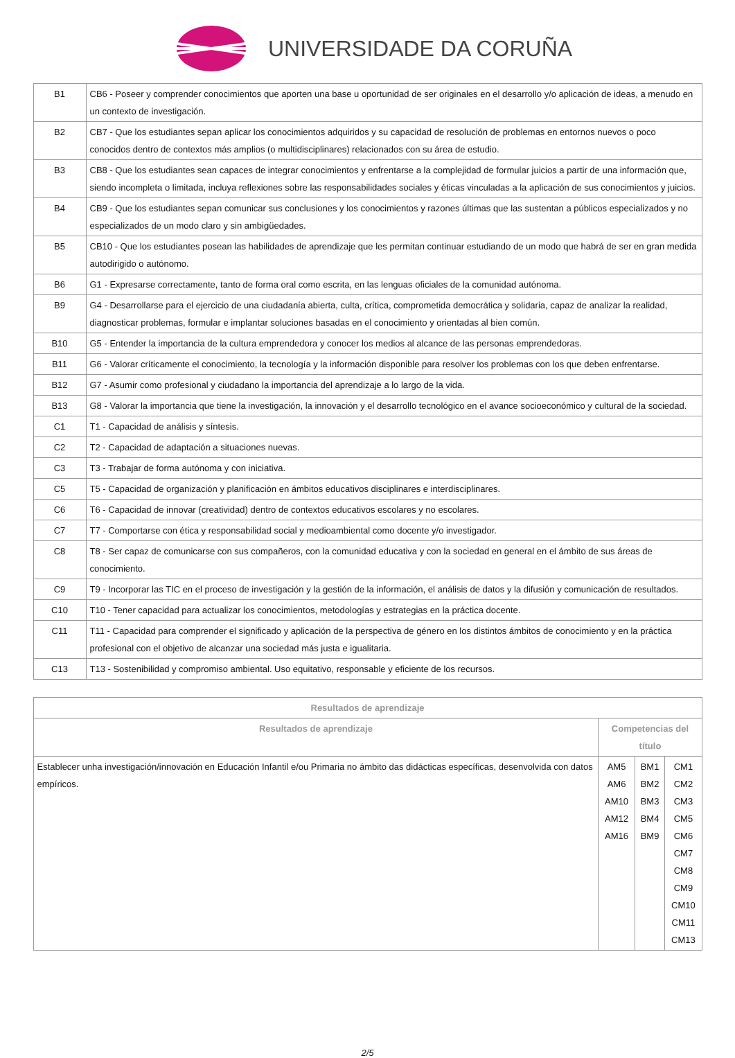UNIVERSIDADE DA CORUÑA
| B1 | CB6 - Poseer y comprender conocimientos que aporten una base u oportunidad de ser originales en el desarrollo y/o aplicación de ideas, a menudo en un contexto de investigación. |
| B2 | CB7 - Que los estudiantes sepan aplicar los conocimientos adquiridos y su capacidad de resolución de problemas en entornos nuevos o poco conocidos dentro de contextos más amplios (o multidisciplinares) relacionados con su área de estudio. |
| B3 | CB8 - Que los estudiantes sean capaces de integrar conocimientos y enfrentarse a la complejidad de formular juicios a partir de una información que, siendo incompleta o limitada, incluya reflexiones sobre las responsabilidades sociales y éticas vinculadas a la aplicación de sus conocimientos y juicios. |
| B4 | CB9 - Que los estudiantes sepan comunicar sus conclusiones y los conocimientos y razones últimas que las sustentan a públicos especializados y no especializados de un modo claro y sin ambigüedades. |
| B5 | CB10 - Que los estudiantes posean las habilidades de aprendizaje que les permitan continuar estudiando de un modo que habrá de ser en gran medida autodirigido o autónomo. |
| B6 | G1 - Expresarse correctamente, tanto de forma oral como escrita, en las lenguas oficiales de la comunidad autónoma. |
| B9 | G4 - Desarrollarse para el ejercicio de una ciudadanía abierta, culta, crítica, comprometida democrática y solidaria, capaz de analizar la realidad, diagnosticar problemas, formular e implantar soluciones basadas en el conocimiento y orientadas al bien común. |
| B10 | G5 - Entender la importancia de la cultura emprendedora y conocer los medios al alcance de las personas emprendedoras. |
| B11 | G6 - Valorar críticamente el conocimiento, la tecnología y la información disponible para resolver los problemas con los que deben enfrentarse. |
| B12 | G7 - Asumir como profesional y ciudadano la importancia del aprendizaje a lo largo de la vida. |
| B13 | G8 - Valorar la importancia que tiene la investigación, la innovación y el desarrollo tecnológico en el avance socioeconómico y cultural de la sociedad. |
| C1 | T1 - Capacidad de análisis y síntesis. |
| C2 | T2 - Capacidad de adaptación a situaciones nuevas. |
| C3 | T3 - Trabajar de forma autónoma y con iniciativa. |
| C5 | T5 - Capacidad de organización y planificación en ámbitos educativos disciplinares e interdisciplinares. |
| C6 | T6 - Capacidad de innovar (creatividad) dentro de contextos educativos escolares y no escolares. |
| C7 | T7 - Comportarse con ética y responsabilidad social y medioambiental como docente y/o investigador. |
| C8 | T8 - Ser capaz de comunicarse con sus compañeros, con la comunidad educativa y con la sociedad en general en el ámbito de sus áreas de conocimiento. |
| C9 | T9 - Incorporar las TIC en el proceso de investigación y la gestión de la información, el análisis de datos y la difusión y comunicación de resultados. |
| C10 | T10 - Tener capacidad para actualizar los conocimientos, metodologías y estrategias en la práctica docente. |
| C11 | T11 - Capacidad para comprender el significado y aplicación de la perspectiva de género en los distintos ámbitos de conocimiento y en la práctica profesional con el objetivo de alcanzar una sociedad más justa e igualitaria. |
| C13 | T13 - Sostenibilidad y compromiso ambiental. Uso equitativo, responsable y eficiente de los recursos. |
| Resultados de aprendizaje | | | |
| --- | --- | --- | --- |
| Resultados de aprendizaje | Competencias del título | | |
| Establecer unha investigación/innovación en Educación Infantil e/ou Primaria no ámbito das didácticas específicas, desenvolvida con datos empíricos. | AM5 AM6 AM10 AM12 AM16 | BM1 BM2 BM3 BM4 BM9 | CM1 CM2 CM3 CM5 CM6 CM7 CM8 CM9 CM10 CM11 CM13 |
2/5